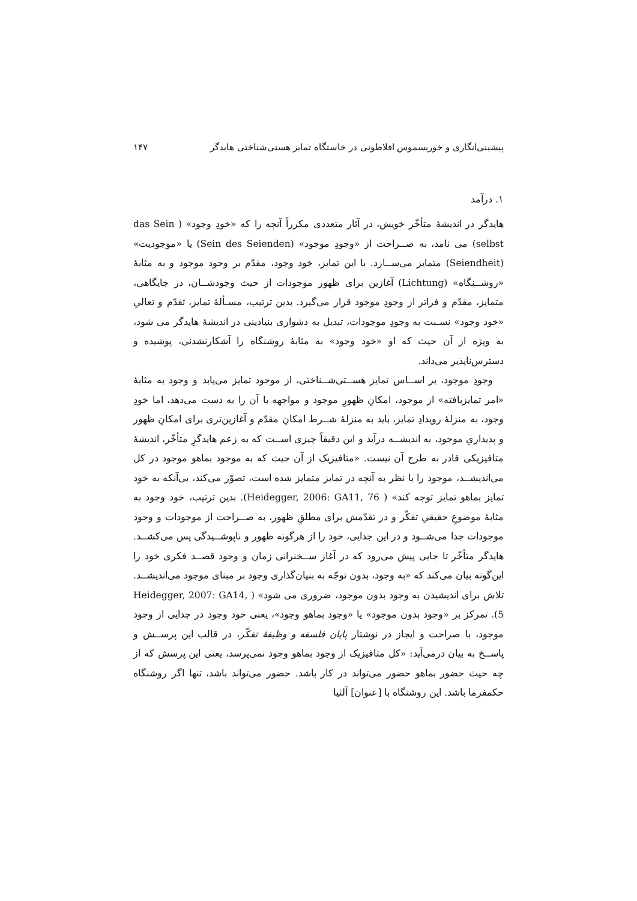پیشینی‌انگاری و خوریسموس افلاطونی در خاستگاه تمایز هستی‌شناختی هایدگر ۱۴۷
۱. درآمد
هایدگر در اندیشهٔ متأخّر خویش، در آثار متعددی مکرراً آنچه را که «خودِ وجود» ( das Sein selbst) می نامد، به صــراحت از «وجودِ موجود» (Sein des Seienden) یا «موجودیت» (Seiendheit) متمایز می‌ســازد. با این تمایز، خود وجود، مقدّم بر وجود موجود و به مثابهٔ «روشــنگاه» (Lichtung) آغازین برای ظهور موجودات از حیث وجودشــان، در جایگاهی، متمایز، مقدّم و فراتر از وجودِ موجود قرار می‌گیرد. بدین ترتیب، مسـألهٔ تمایز، تقدّم و تعالیِ «خود وجود» نسـبت به وجودِ موجودات، تبدیل به دشواری بنیادینی در اندیشهٔ هایدگر می شود، به ویژه از آن حیث که او «خود وجود» به مثابهٔ روشنگاه را آشکارنشدنی، پوشیده و دسترس‌ناپذیر می‌داند.
وجودِ موجود، بر اســاس تمایز هســتی‌شــناختی، از موجود تمایز می‌یابد و وجود به مثابهٔ «امر تمایزیافته» از موجود، امکانِ ظهورِ موجود و مواجهه با آن را به دست می‌دهد، اما خودِ وجود، به منزلهٔ رویدادِ تمایز، باید به منزلهٔ شــرط امکانِ مقدّم و آغازین‌تری برای امکانِ ظهور و پدیداریِ موجود، به اندیشــه درآید و این دقیقاً چیزی اســت که به زعم هایدگرِ متأخّر، اندیشهٔ متافیزیکی قادر به طرح آن نیست. «متافیزیک از آن حیث که به موجود بماهو موجود در کل می‌اندیشــد، موجود را با نظر به آنچه در تمایز متمایز شده است، تصوّر می‌کند، بی‌آنکه به خود تمایز بماهو تمایز توجه کند» ( Heidegger, 2006: GA11, 76). بدین ترتیب، خود وجود به مثابهٔ موضوعِ حقیقیِ تفکّر و در تقدّمش برای مطلقِ ظهور، به صــراحت از موجودات و وجود موجودات جدا می‌شــود و در این جدایی، خود را از هرگونه ظهور و ناپوشــیدگی پس می‌کشــد. هایدگر متأخّر تا جایی پیش می‌رود که در آغاز ســخنرانی زمان و وجود قصــد فکری خود را این‌گونه بیان می‌کند که «به وجود، بدون توجّه به بنیان‌گذاری وجود بر مبنای موجود می‌اندیشــد. تلاش برای اندیشیدن به وجود بدون موجود، ضروری می شود» ( Heidegger, 2007: GA14, 5). تمرکز بر «وجود بدون موجود» یا «وجود بماهو وجود»، یعنی خود وجود در جدایی از وجود موجود، با صراحت و ایجاز در نوشتار پایان فلسفه و وظیفهٔ تفکّر، در قالب این پرســش و پاســخ به بیان درمی‌آید: «کل متافیزیک از وجود بماهو وجود نمی‌پرسد، یعنی این پرسش که از چه حیث حضور بماهو حضور می‌تواند در کار باشد. حضور می‌تواند باشد، تنها اگر روشنگاه حکمفرما باشد. این روشنگاه با [عنوان] آلثیا